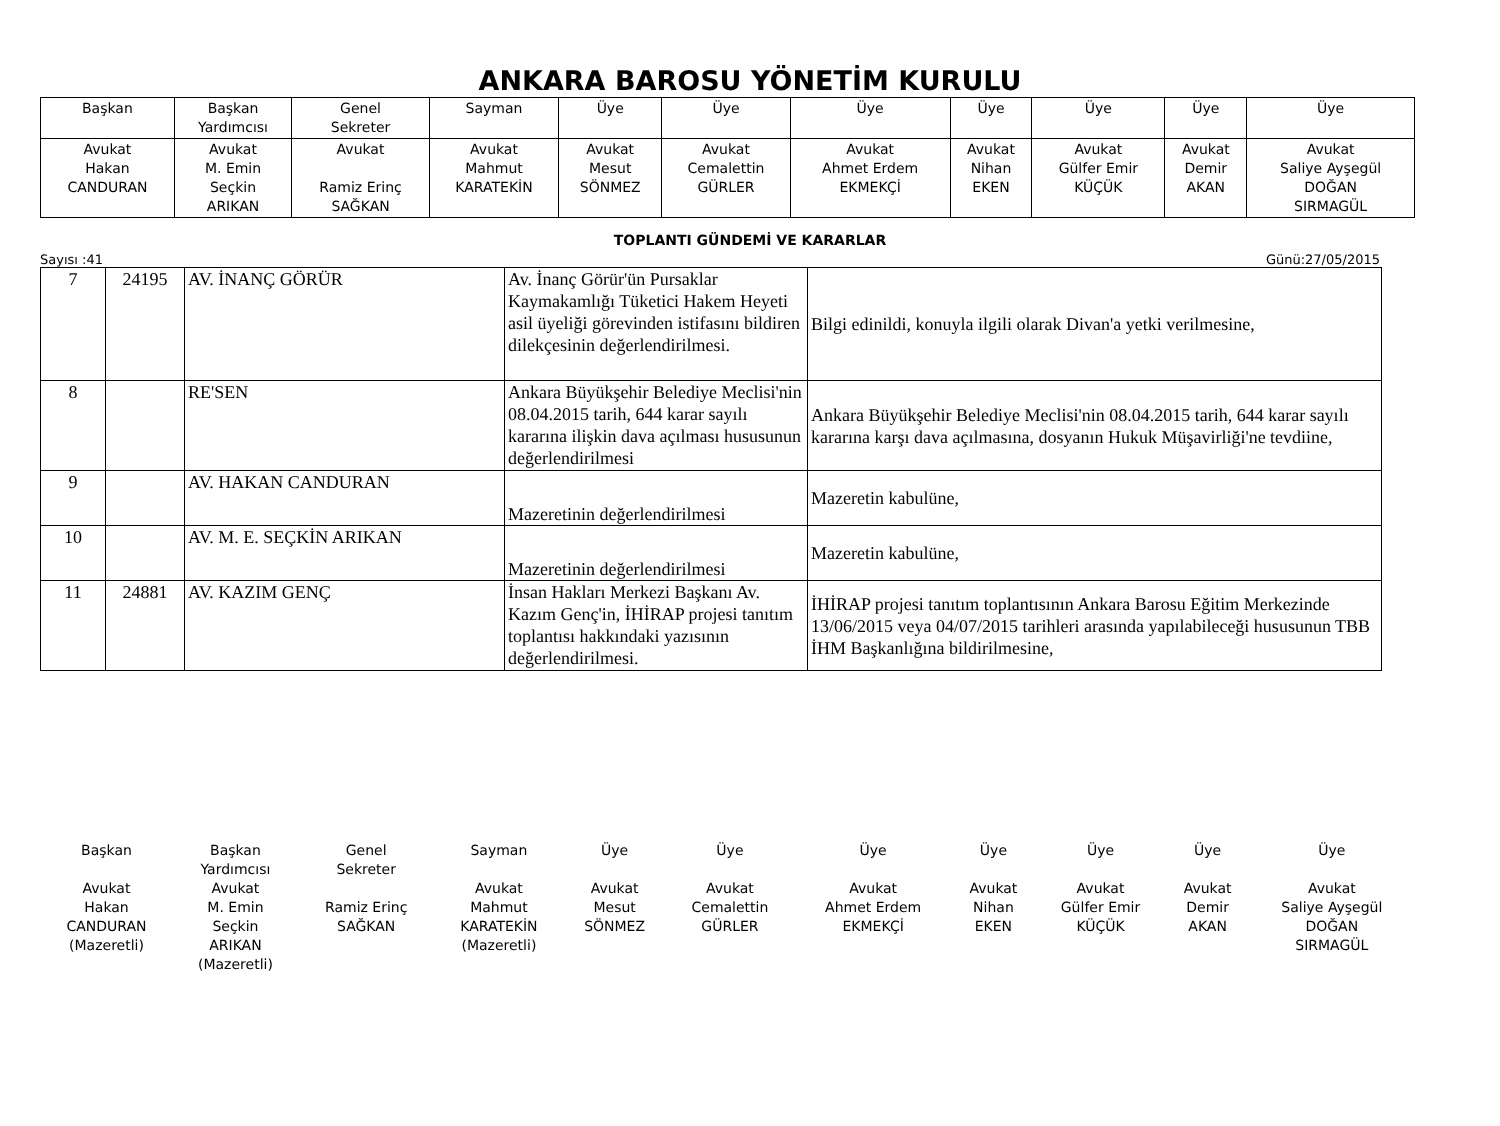ANKARA BAROSU YÖNETİM KURULU
| Başkan | Başkan Yardımcısı | Genel Sekreter | Sayman | Üye | Üye | Üye | Üye | Üye | Üye | Üye |
| Avukat Hakan CANDURAN | Avukat M. Emin Seçkin ARIKAN | Avukat Ramiz Erinç SAĞKAN | Avukat Mahmut KARATEKİN | Avukat Mesut SÖNMEZ | Avukat Cemalettin GÜRLER | Avukat Ahmet Erdem EKMEKÇİ | Avukat Nihan EKEN | Avukat Gülfer Emir KÜÇÜK | Avukat Demir AKAN | Avukat Saliye Ayşegül DOĞAN SIRMAGÜL |
TOPLANTI GÜNDEMİ VE KARARLAR
Sayısı :41 Günü:27/05/2015
| 7 | 24195 | AV. İNANÇ GÖRÜR | Av. İnanç Görür'ün Pursaklar Kaymakamlığı Tüketici Hakem Heyeti asil üyeliği görevinden istifasını bildiren dilekçesinin değerlendirilmesi. | Bilgi edinildi, konuyla ilgili olarak Divan'a yetki verilmesine, |
| 8 | | RE'SEN | Ankara Büyükşehir Belediye Meclisi'nin 08.04.2015 tarih, 644 karar sayılı kararına ilişkin dava açılması hususunun değerlendirilmesi | Ankara Büyükşehir Belediye Meclisi'nin 08.04.2015 tarih, 644 karar sayılı kararına karşı dava açılmasına, dosyanın Hukuk Müşavirliği'ne tevdiine, |
| 9 | | AV. HAKAN CANDURAN | Mazeretinin değerlendirilmesi | Mazeretin kabulüne, |
| 10 | | AV. M. E. SEÇKİN ARIKAN | Mazeretinin değerlendirilmesi | Mazeretin kabulüne, |
| 11 | 24881 | AV. KAZIM GENÇ | İnsan Hakları Merkezi Başkanı Av. Kazım Genç'in, İHİRAP projesi tanıtım toplantısı hakkındaki yazısının değerlendirilmesi. | İHİRAP projesi tanıtım toplantısının Ankara Barosu Eğitim Merkezinde 13/06/2015 veya 04/07/2015 tarihleri arasında yapılabileceği hususunun TBB İHM Başkanlığına bildirilmesine, |
| Başkan | Başkan Yardımcısı | Genel Sekreter | Sayman | Üye | Üye | Üye | Üye | Üye | Üye | Üye |
| Avukat Hakan CANDURAN (Mazeretli) | Avukat M. Emin Seçkin ARIKAN (Mazeretli) | Ramiz Erinç SAĞKAN | Avukat Mahmut KARATEKİN (Mazeretli) | Avukat Mesut SÖNMEZ | Avukat Cemalettin GÜRLER | Avukat Ahmet Erdem EKMEKÇİ | Avukat Nihan EKEN | Avukat Gülfer Emir KÜÇÜK | Avukat Demir AKAN | Avukat Saliye Ayşegül DOĞAN SIRMAGÜL |